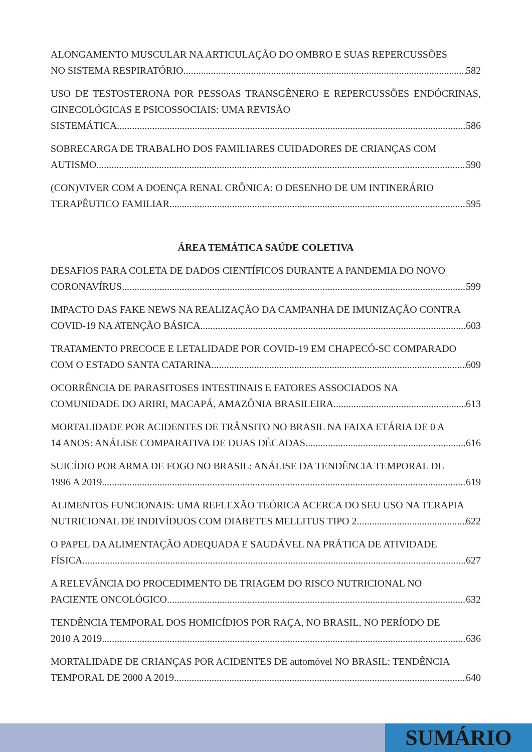ALONGAMENTO MUSCULAR NA ARTICULAÇÃO DO OMBRO E SUAS REPERCUSSÕES
NO SISTEMA RESPIRATÓRIO 582
USO DE TESTOSTERONA POR PESSOAS TRANSGÊNERO E REPERCUSSÕES ENDÓCRINAS, GINECOLÓGICAS E PSICOSSOCIAIS: UMA REVISÃO
SISTEMÁTICA 586
SOBRECARGA DE TRABALHO DOS FAMILIARES CUIDADORES DE CRIANÇAS COM
AUTISMO 590
(CON)VIVER COM A DOENÇA RENAL CRÔNICA: O DESENHO DE UM INTINERÁRIO
TERAPÊUTICO FAMILIAR 595
ÁREA TEMÁTICA SAÚDE COLETIVA
DESAFIOS PARA COLETA DE DADOS CIENTÍFICOS DURANTE A PANDEMIA DO NOVO
CORONAVÍRUS 599
IMPACTO DAS FAKE NEWS NA REALIZAÇÃO DA CAMPANHA DE IMUNIZAÇÃO CONTRA
COVID-19 NA ATENÇÃO BÁSICA 603
TRATAMENTO PRECOCE E LETALIDADE POR COVID-19 EM CHAPECÓ-SC COMPARADO
COM O ESTADO SANTA CATARINA 609
OCORRÊNCIA DE PARASITOSES INTESTINAIS E FATORES ASSOCIADOS NA
COMUNIDADE DO ARIRI, MACAPÁ, AMAZÔNIA BRASILEIRA 613
MORTALIDADE POR ACIDENTES DE TRÂNSITO NO BRASIL NA FAIXA ETÁRIA DE 0 A
14 ANOS: ANÁLISE COMPARATIVA DE DUAS DÉCADAS 616
SUICÍDIO POR ARMA DE FOGO NO BRASIL: ANÁLISE DA TENDÊNCIA TEMPORAL DE
1996 A 2019 619
ALIMENTOS FUNCIONAIS: UMA REFLEXÃO TEÓRICA ACERCA DO SEU USO NA TERAPIA
NUTRICIONAL DE INDIVÍDUOS COM DIABETES MELLITUS TIPO 2 622
O PAPEL DA ALIMENTAÇÃO ADEQUADA E SAUDÁVEL NA PRÁTICA DE ATIVIDADE
FÍSICA 627
A RELEVÂNCIA DO PROCEDIMENTO DE TRIAGEM DO RISCO NUTRICIONAL NO
PACIENTE ONCOLÓGICO 632
TENDÊNCIA TEMPORAL DOS HOMICÍDIOS POR RAÇA, NO BRASIL, NO PERÍODO DE
2010 A 2019 636
MORTALIDADE DE CRIANÇAS POR ACIDENTES DE automóvel NO BRASIL: TENDÊNCIA
TEMPORAL DE 2000 A 2019 640
SUMÁRIO